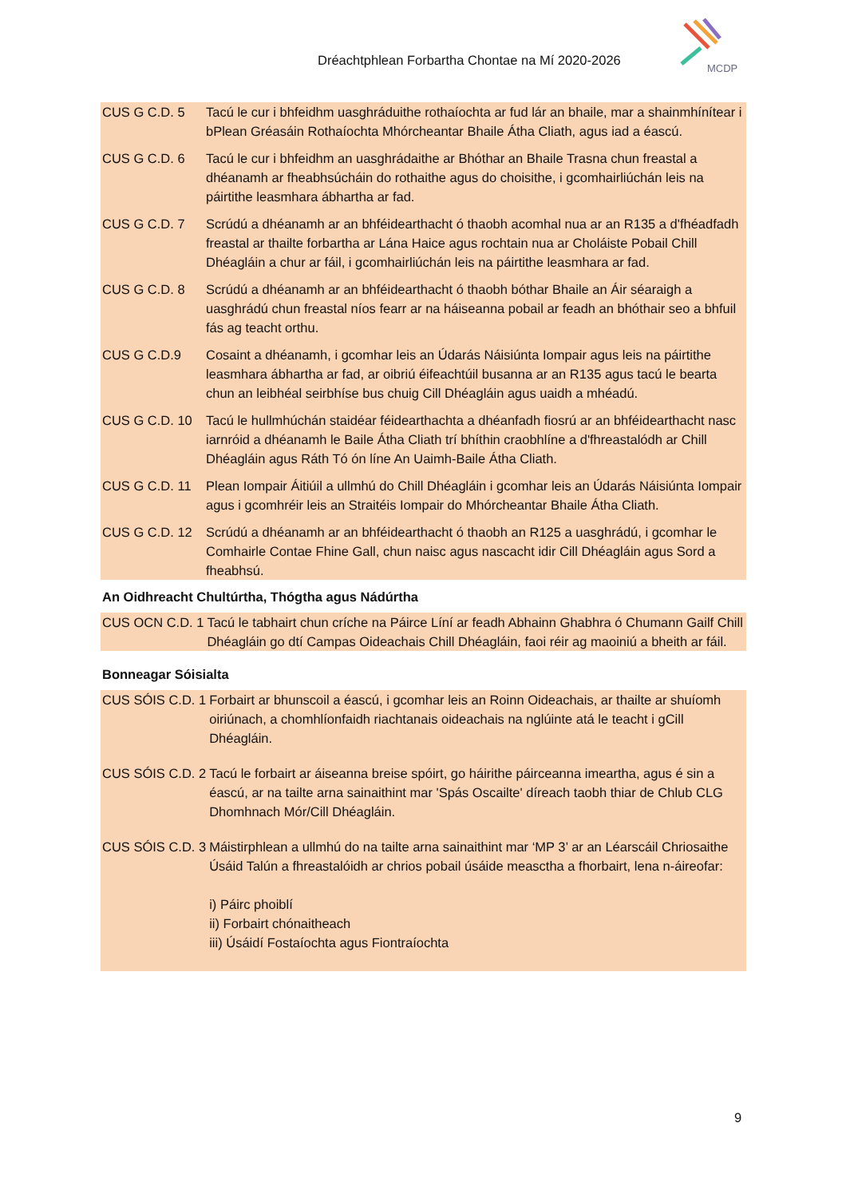Dréachtphlean Forbartha Chontae na Mí 2020-2026
MCDP
| CUS G C.D. 5 | Tacú le cur i bhfeidhm uasghráduithe rothaíochta ar fud lár an bhaile, mar a shainmhínítear i bPlean Gréasáin Rothaíochta Mhórcheantar Bhaile Átha Cliath, agus iad a éascú. |
| CUS G C.D. 6 | Tacú le cur i bhfeidhm an uasghrádaithe ar Bhóthar an Bhaile Trasna chun freastal a dhéanamh ar fheabhsúcháin do rothaithe agus do choisithe, i gcomhairliúchán leis na páirtithe leasmhara ábhartha ar fad. |
| CUS G C.D. 7 | Scrúdú a dhéanamh ar an bhféidearthacht ó thaobh acomhal nua ar an R135 a d'fhéadfadh freastal ar thailte forbartha ar Lána Haice agus rochtain nua ar Choláiste Pobail Chill Dhéagláin a chur ar fáil, i gcomhairliúchán leis na páirtithe leasmhara ar fad. |
| CUS G C.D. 8 | Scrúdú a dhéanamh ar an bhféidearthacht ó thaobh bóthar Bhaile an Áir séaraigh a uasghrádú chun freastal níos fearr ar na háiseanna pobail ar feadh an bhóthair seo a bhfuil fás ag teacht orthu. |
| CUS G C.D.9 | Cosaint a dhéanamh, i gcomhar leis an Údarás Náisiúnta Iompair agus leis na páirtithe leasmhara ábhartha ar fad, ar oibriú éifeachtúil busanna ar an R135 agus tacú le bearta chun an leibhéal seirbhíse bus chuig Cill Dhéagláin agus uaidh a mhéadú. |
| CUS G C.D. 10 | Tacú le hullmhúchán staidéar féidearthachta a dhéanfadh fiosrú ar an bhféidearthacht nasc iarnróid a dhéanamh le Baile Átha Cliath trí bhíthin craobhlíne a d'fhreastalódh ar Chill Dhéagláin agus Ráth Tó ón líne An Uaimh-Baile Átha Cliath. |
| CUS G C.D. 11 | Plean Iompair Áitiúil a ullmhú do Chill Dhéagláin i gcomhar leis an Údarás Náisiúnta Iompair agus i gcomhréir leis an Straitéis Iompair do Mhórcheantar Bhaile Átha Cliath. |
| CUS G C.D. 12 | Scrúdú a dhéanamh ar an bhféidearthacht ó thaobh an R125 a uasghrádú, i gcomhar le Comhairle Contae Fhine Gall, chun naisc agus nascacht idir Cill Dhéagláin agus Sord a fheabhsú. |
An Oidhreacht Chultúrtha, Thógtha agus Nádúrtha
| CUS OCN C.D. 1 | Tacú le tabhairt chun críche na Páirce Líní ar feadh Abhainn Ghabhra ó Chumann Gailf Chill Dhéagláin go dtí Campas Oideachais Chill Dhéagláin, faoi réir ag maoiniú a bheith ar fáil. |
Bonneagar Sóisialta
| CUS SÓIS C.D. 1 | Forbairt ar bhunscoil a éascú, i gcomhar leis an Roinn Oideachais, ar thailte ar shuíomh oiriúnach, a chomhlíonfaidh riachtanais oideachais na nglúinte atá le teacht i gCill Dhéagláin. |
| CUS SÓIS C.D. 2 | Tacú le forbairt ar áiseanna breise spóirt, go háirithe páirceanna imeartha, agus é sin a éascú, ar na tailte arna sainaithint mar 'Spás Oscailte' díreach taobh thiar de Chlub CLG Dhomhnach Mór/Cill Dhéagláin. |
| CUS SÓIS C.D. 3 | Máistirphlean a ullmhú do na tailte arna sainaithint mar ‘MP 3’ ar an Léarscáil Chriosaithe Úsáid Talún a fhreastalóidh ar chrios pobail úsáide measctha a fhorbairt, lena n-áireofar: i) Páirc phoiblí ii) Forbairt chónaitheach iii) Úsáidí Fostaíochta agus Fiontraíochta |
9